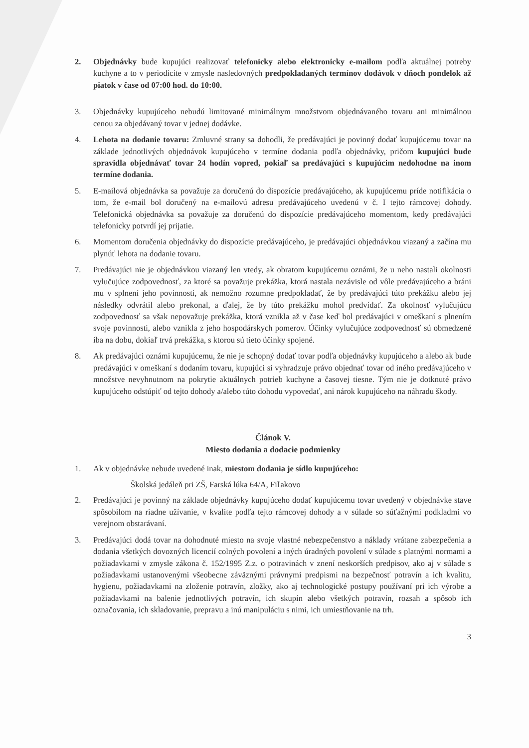2. Objednávky bude kupujúci realizovať telefonicky alebo elektronicky e-mailom podľa aktuálnej potreby kuchyne a to v periodicite v zmysle nasledovných predpokladaných termínov dodávok v dňoch pondelok až piatok v čase od 07:00 hod. do 10:00.
3. Objednávky kupujúceho nebudú limitované minimálnym množstvom objednávaného tovaru ani minimálnou cenou za objedávaný tovar v jednej dodávke.
4. Lehota na dodanie tovaru: Zmluvné strany sa dohodli, že predávajúci je povinný dodať kupujúcemu tovar na základe jednotlivých objednávok kupujúceho v termíne dodania podľa objednávky, pričom kupujúci bude spravidla objednávať tovar 24 hodín vopred, pokiaľ sa predávajúci s kupujúcim nedohodne na inom termíne dodania.
5. E-mailová objednávka sa považuje za doručenú do dispozície predávajúceho, ak kupujúcemu príde notifikácia o tom, že e-mail bol doručený na e-mailovú adresu predávajúceho uvedenú v č. I tejto rámcovej dohody. Telefonická objednávka sa považuje za doručenú do dispozície predávajúceho momentom, kedy predávajúci telefonicky potvrdí jej prijatie.
6. Momentom doručenia objednávky do dispozície predávajúceho, je predávajúci objednávkou viazaný a začína mu plynúť lehota na dodanie tovaru.
7. Predávajúci nie je objednávkou viazaný len vtedy, ak obratom kupujúcemu oznámi, že u neho nastali okolnosti vylučujúce zodpovednosť, za ktoré sa považuje prekážka, ktorá nastala nezávisle od vôle predávajúceho a bráni mu v splnení jeho povinnosti, ak nemožno rozumne predpokladať, že by predávajúci túto prekážku alebo jej následky odvrátil alebo prekonal, a ďalej, že by túto prekážku mohol predvídať. Za okolnosť vylučujúcu zodpovednosť sa však nepovažuje prekážka, ktorá vznikla až v čase keď bol predávajúci v omeškaní s plnením svoje povinnosti, alebo vznikla z jeho hospodárskych pomerov. Účinky vylučujúce zodpovednosť sú obmedzené iba na dobu, dokiaľ trvá prekážka, s ktorou sú tieto účinky spojené.
8. Ak predávajúci oznámi kupujúcemu, že nie je schopný dodať tovar podľa objednávky kupujúceho a alebo ak bude predávajúci v omeškaní s dodaním tovaru, kupujúci si vyhradzuje právo objednať tovar od iného predávajúceho v množstve nevyhnutnom na pokrytie aktuálnych potrieb kuchyne a časovej tiesne. Tým nie je dotknuté právo kupujúceho odstúpiť od tejto dohody a/alebo túto dohodu vypovedať, ani nárok kupujúceho na náhradu škody.
Článok V.
Miesto dodania a dodacie podmienky
1. Ak v objednávke nebude uvedené inak, miestom dodania je sídlo kupujúceho:
Školská jedáleň pri ZŠ, Farská lúka 64/A, Fiľakovo
2. Predávajúci je povinný na základe objednávky kupujúceho dodať kupujúcemu tovar uvedený v objednávke stave spôsobilom na riadne užívanie, v kvalite podľa tejto rámcovej dohody a v súlade so súťažnými podkladmi vo verejnom obstarávaní.
3. Predávajúci dodá tovar na dohodnuté miesto na svoje vlastné nebezpečenstvo a náklady vrátane zabezpečenia a dodania všetkých dovozných licencií colných povolení a iných úradných povolení v súlade s platnými normami a požiadavkami v zmysle zákona č. 152/1995 Z.z. o potravinách v znení neskorších predpisov, ako aj v súlade s požiadavkami ustanovenými všeobecne záväznými právnymi predpismi na bezpečnosť potravín a ich kvalitu, hygienu, požiadavkami na zloženie potravín, zložky, ako aj technologické postupy používaní pri ich výrobe a požiadavkami na balenie jednotlivých potravín, ich skupín alebo všetkých potravín, rozsah a spôsob ich označovania, ich skladovanie, prepravu a inú manipuláciu s nimi, ich umiestňovanie na trh.
3